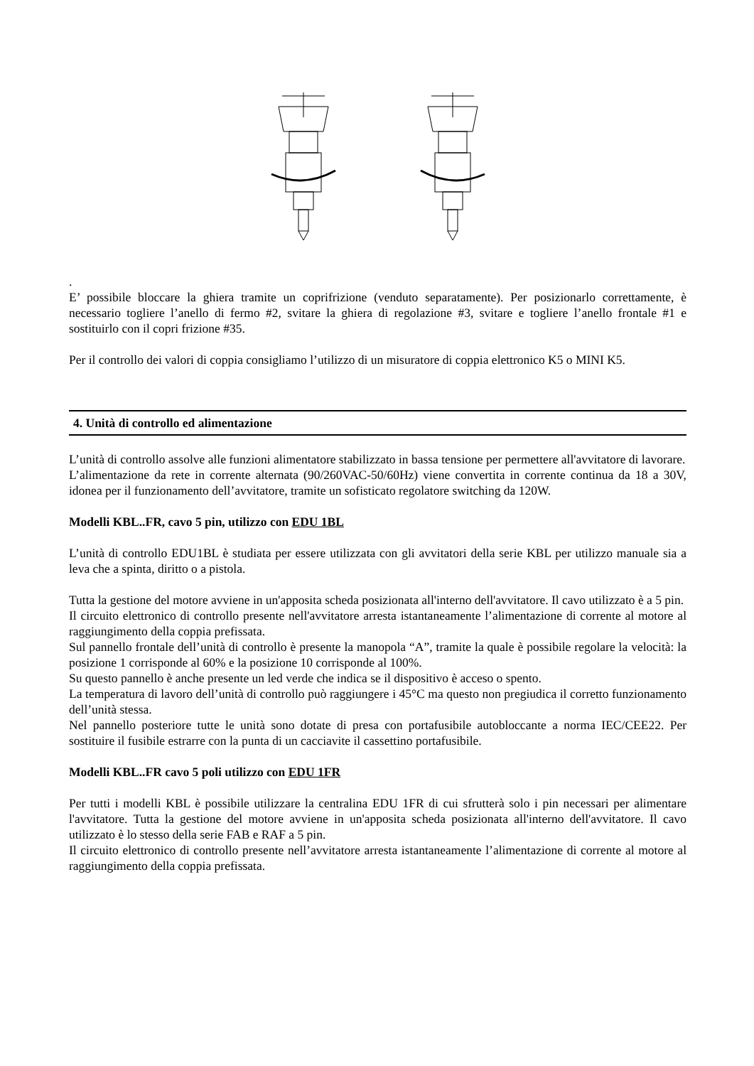.
E’ possibile bloccare la ghiera tramite un coprifrizione (venduto separatamente). Per posizionarlo correttamente, è necessario togliere l’anello di fermo #2, svitare la ghiera di regolazione #3, svitare e togliere l’anello frontale #1 e sostituirlo con il copri frizione #35.
Per il controllo dei valori di coppia consigliamo l’utilizzo di un misuratore di coppia elettronico K5 o MINI K5.
4. Unità di controllo ed alimentazione
L’unità di controllo assolve alle funzioni alimentatore stabilizzato in bassa tensione per permettere all'avvitatore di lavorare.
L’alimentazione da rete in corrente alternata (90/260VAC-50/60Hz) viene convertita in corrente continua da 18 a 30V, idonea per il funzionamento dell’avvitatore, tramite un sofisticato regolatore switching da 120W.
Modelli KBL..FR, cavo 5 pin, utilizzo con EDU 1BL
L’unità di controllo EDU1BL è studiata per essere utilizzata con gli avvitatori della serie KBL per utilizzo manuale sia a leva che a spinta, diritto o a pistola.
Tutta la gestione del motore avviene in un'apposita scheda posizionata all'interno dell'avvitatore. Il cavo utilizzato è a 5 pin.
Il circuito elettronico di controllo presente nell'avvitatore arresta istantaneamente l’alimentazione di corrente al motore al raggiungimento della coppia prefissata.
Sul pannello frontale dell’unità di controllo è presente la manopola “A”, tramite la quale è possibile regolare la velocità: la posizione 1 corrisponde al 60% e la posizione 10 corrisponde al 100%.
Su questo pannello è anche presente un led verde che indica se il dispositivo è acceso o spento.
La temperatura di lavoro dell’unità di controllo può raggiungere i 45°C ma questo non pregiudica il corretto funzionamento dell’unità stessa.
Nel pannello posteriore tutte le unità sono dotate di presa con portafusibile autobloccante a norma IEC/CEE22. Per sostituire il fusibile estrarre con la punta di un cacciavite il cassettino portafusibile.
Modelli KBL..FR cavo 5 poli utilizzo con EDU 1FR
Per tutti i modelli KBL è possibile utilizzare la centralina EDU 1FR di cui sfrutterà solo i pin necessari per alimentare l'avvitatore. Tutta la gestione del motore avviene in un'apposita scheda posizionata all'interno dell'avvitatore. Il cavo utilizzato è lo stesso della serie FAB e RAF a 5 pin.
Il circuito elettronico di controllo presente nell’avvitatore arresta istantaneamente l’alimentazione di corrente al motore al raggiungimento della coppia prefissata.